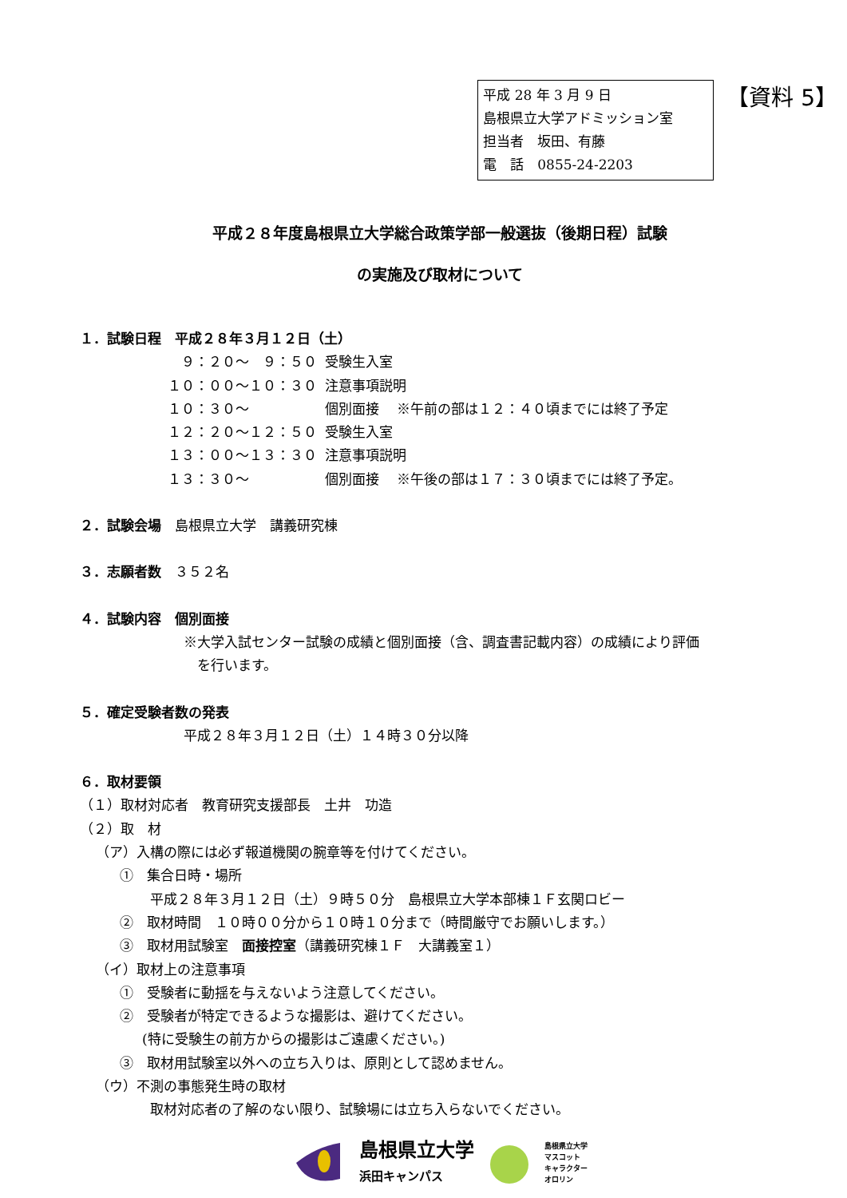平成 28 年 3 月 9 日
島根県立大学アドミッション室
担当者　坂田、有藤
電　話　0855-24-2203
【資料 5】
平成２８年度島根県立大学総合政策学部一般選抜（後期日程）試験
の実施及び取材について
１．試験日程　平成２８年３月１２日（土）
| ９：２０～ ９：５０ | 受験生入室 |
| １０：００～１０：３０ | 注意事項説明 |
| １０：３０～ | 個別面接 ※午前の部は１２：４０頃までには終了予定 |
| １２：２０～１２：５０ | 受験生入室 |
| １３：００～１３：３０ | 注意事項説明 |
| １３：３０～ | 個別面接 ※午後の部は１７：３０頃までには終了予定。 |
２．試験会場　島根県立大学　講義研究棟
３．志願者数　３５２名
４．試験内容　個別面接
※大学入試センター試験の成績と個別面接（含、調査書記載内容）の成績により評価
　を行います。
５．確定受験者数の発表
平成２８年３月１２日（土）１４時３０分以降
６．取材要領
（１）取材対応者　教育研究支援部長　土井　功造
（２）取　材
（ア）入構の際には必ず報道機関の腕章等を付けてください。
①　集合日時・場所
平成２８年３月１２日（土）９時５０分　島根県立大学本部棟１Ｆ玄関ロビー
②　取材時間　１０時００分から１０時１０分まで（時間厳守でお願いします。）
③　取材用試験室　面接控室（講義研究棟１Ｆ　大講義室１）
（イ）取材上の注意事項
①　受験者に動揺を与えないよう注意してください。
②　受験者が特定できるような撮影は、避けてください。
(特に受験生の前方からの撮影はご遠慮ください。)
③　取材用試験室以外への立ち入りは、原則として認めません。
（ウ）不測の事態発生時の取材
取材対応者の了解のない限り、試験場には立ち入らないでください。
島根県立大学
浜田キャンパス
島根県立大学
マスコット
キャラクター
オロリン